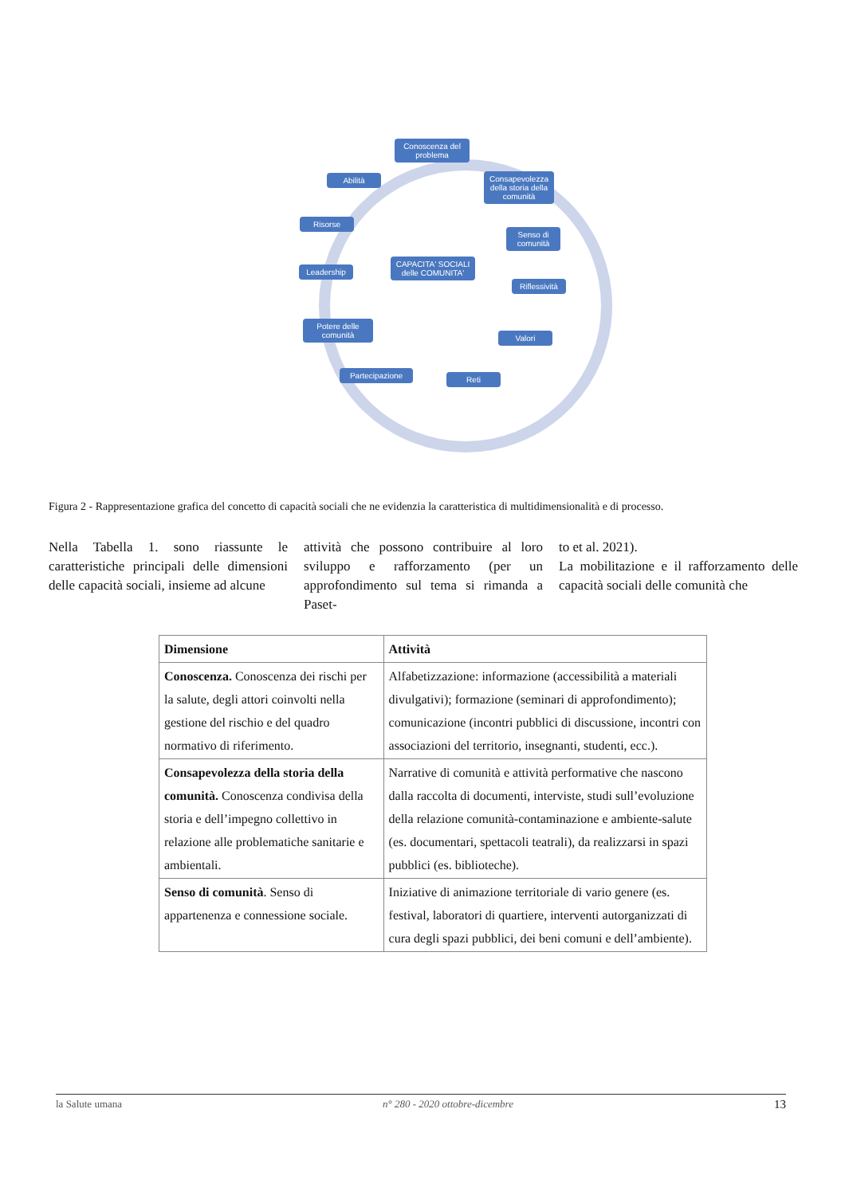Conoscenza del problema
Consapevolezza della storia della comunità
Abilità
Risorse
Senso di comunità
Leadership
CAPACITA' SOCIALI delle COMUNITA'
Riflessività
Potere delle comunità
Valori
Partecipazione Reti
Figura 2 - Rappresentazione grafica del concetto di capacità sociali che ne evidenzia la caratteristica di multidimensionalità e di processo.
Nella Tabella 1. sono riassunte le caratteristiche principali delle dimensioni delle capacità sociali, insieme ad alcune
attività che possono contribuire al loro sviluppo e rafforzamento (per un approfondimento sul tema si rimanda a Paset-
to et al. 2021).
La mobilitazione e il rafforzamento delle capacità sociali delle comunità che
| Dimensione | Attività |
| --- | --- |
| Conoscenza. Conoscenza dei rischi per la salute, degli attori coinvolti nella gestione del rischio e del quadro normativo di riferimento. | Alfabetizzazione: informazione (accessibilità a materiali divulgativi); formazione (seminari di approfondimento); comunicazione (incontri pubblici di discussione, incontri con associazioni del territorio, insegnanti, studenti, ecc.). |
| Consapevolezza della storia della comunità. Conoscenza condivisa della storia e dell’impegno collettivo in relazione alle problematiche sanitarie e ambientali. | Narrative di comunità e attività performative che nascono dalla raccolta di documenti, interviste, studi sull’evoluzione della relazione comunità-contaminazione e ambiente-salute (es. documentari, spettacoli teatrali), da realizzarsi in spazi pubblici (es. biblioteche). |
| Senso di comunità . Senso di appartenenza e connessione sociale. | Iniziative di animazione territoriale di vario genere (es. festival, laboratori di quartiere, interventi autorganizzati di cura degli spazi pubblici, dei beni comuni e dell’ambiente). |
la Salute umana n° 280 - 2020 ottobre-dicembre 13